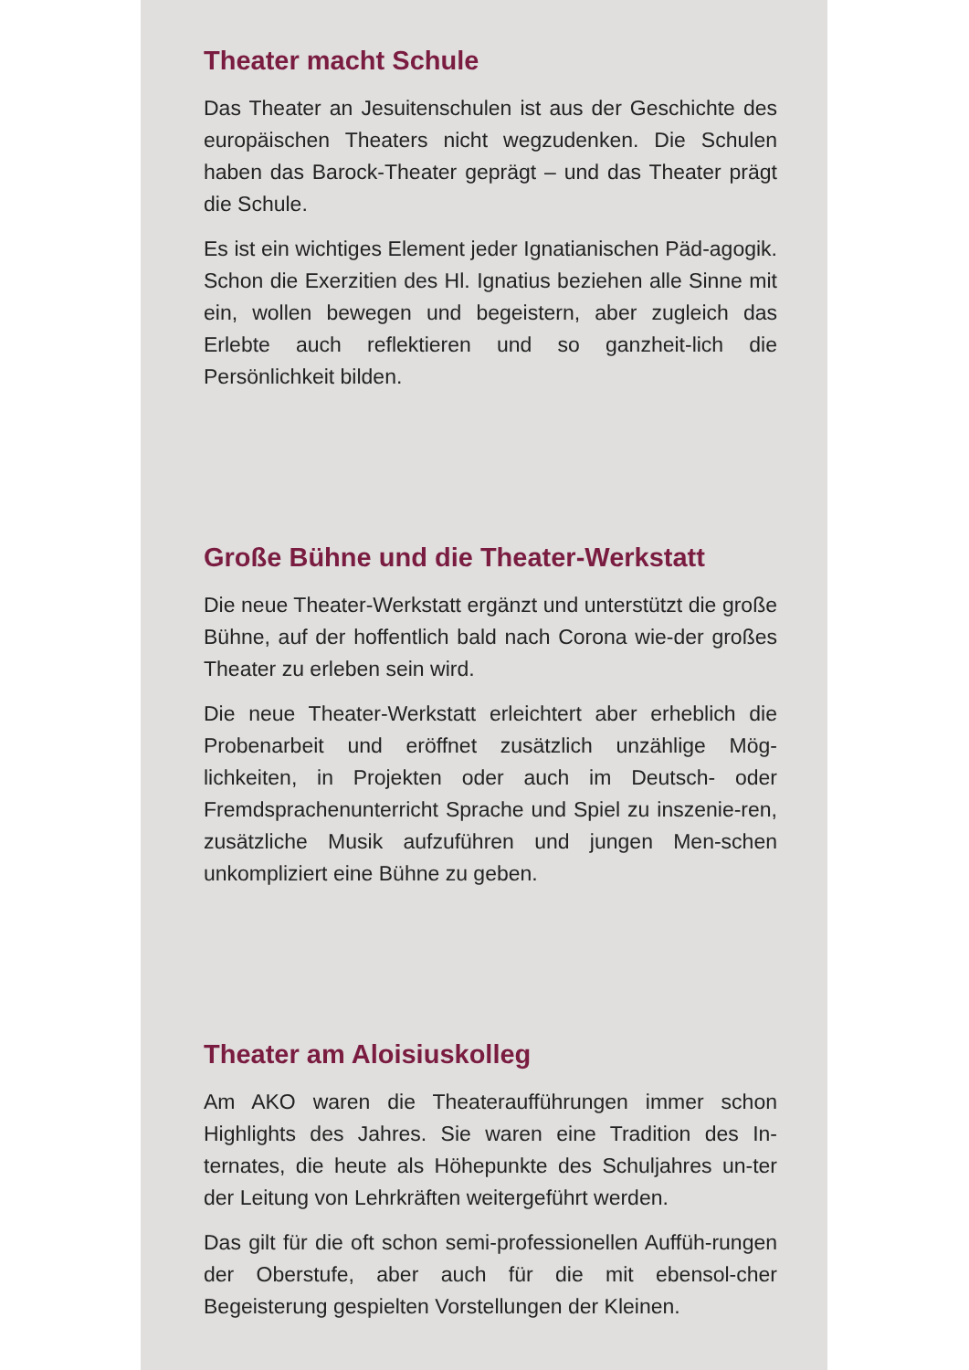Theater macht Schule
Das Theater an Jesuitenschulen ist aus der Geschichte des europäischen Theaters nicht wegzudenken. Die Schulen haben das Barock-Theater geprägt – und das Theater prägt die Schule.
Es ist ein wichtiges Element jeder Ignatianischen Päd-agogik. Schon die Exerzitien des Hl. Ignatius beziehen alle Sinne mit ein, wollen bewegen und begeistern, aber zugleich das Erlebte auch reflektieren und so ganzheit-lich die Persönlichkeit bilden.
Große Bühne und die Theater-Werkstatt
Die neue Theater-Werkstatt ergänzt und unterstützt die große Bühne, auf der hoffentlich bald nach Corona wie-der großes Theater zu erleben sein wird.
Die neue Theater-Werkstatt erleichtert aber erheblich die Probenarbeit und eröffnet zusätzlich unzählige Mög-lichkeiten, in Projekten oder auch im Deutsch- oder Fremdsprachenunterricht Sprache und Spiel zu inszenie-ren, zusätzliche Musik aufzuführen und jungen Men-schen unkompliziert eine Bühne zu geben.
Theater am Aloisiuskolleg
Am AKO waren die Theateraufführungen immer schon Highlights des Jahres. Sie waren eine Tradition des In-ternates, die heute als Höhepunkte des Schuljahres un-ter der Leitung von Lehrkräften weitergeführt werden.
Das gilt für die oft schon semi-professionellen Auffüh-rungen der Oberstufe, aber auch für die mit ebensol-cher Begeisterung gespielten Vorstellungen der Kleinen.